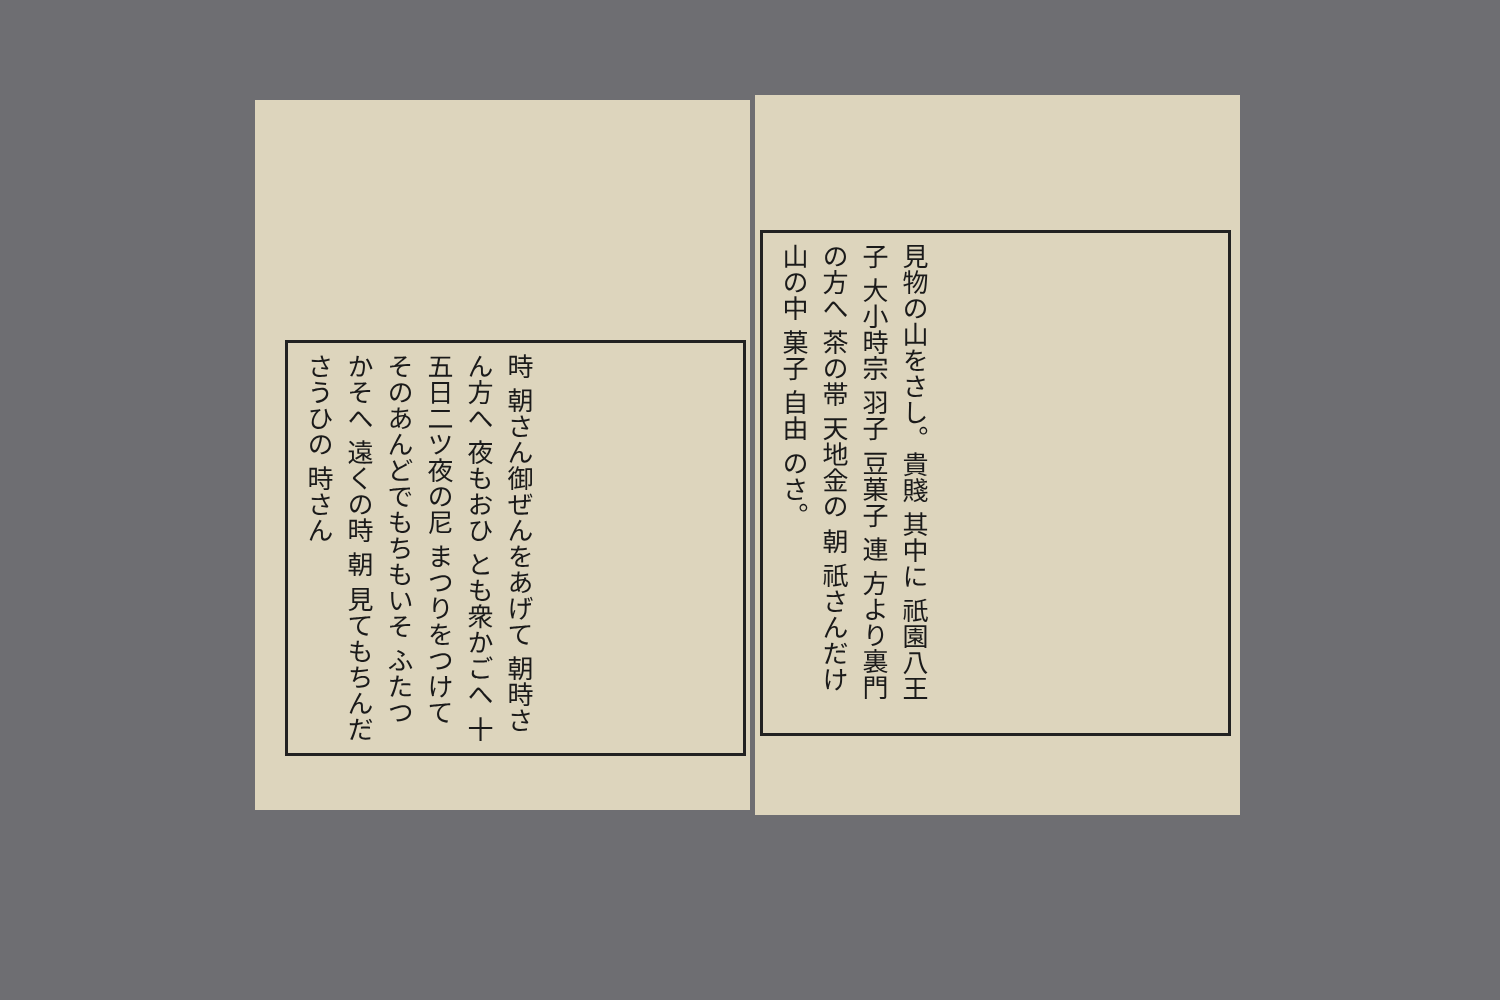時 朝さん御ぜんをあげて 朝時さん方へ 夜もおひ とも衆かごへ 十五日二ツ夜の尼 まつりをつけて そのあんどでもちもいそ ふたつかそへ 遠くの時 朝 見てもちんださうひの 時さん
見物の山をさし。貴賤 其中に 祇園八王子 大小時宗 羽子 豆菓子 連 方より裏門の方へ 茶の帯 天地金の 朝 祇さんだけ 山の中 菓子 自由 のさ。